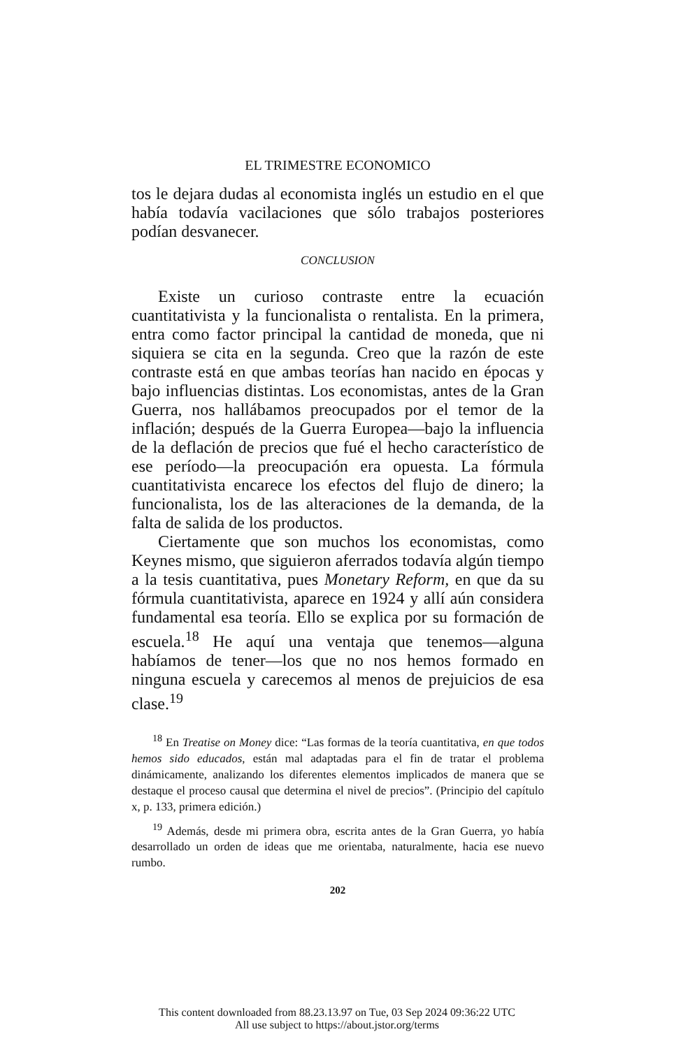EL TRIMESTRE ECONOMICO
tos le dejara dudas al economista inglés un estudio en el que había todavía vacilaciones que sólo trabajos posteriores podían desvanecer.
CONCLUSION
Existe un curioso contraste entre la ecuación cuantitativista y la funcionalista o rentalista. En la primera, entra como factor principal la cantidad de moneda, que ni siquiera se cita en la segunda. Creo que la razón de este contraste está en que ambas teorías han nacido en épocas y bajo influencias distintas. Los economistas, antes de la Gran Guerra, nos hallábamos preocupados por el temor de la inflación; después de la Guerra Europea—bajo la influencia de la deflación de precios que fué el hecho característico de ese período—la preocupación era opuesta. La fórmula cuantitativista encarece los efectos del flujo de dinero; la funcionalista, los de las alteraciones de la demanda, de la falta de salida de los productos.
Ciertamente que son muchos los economistas, como Keynes mismo, que siguieron aferrados todavía algún tiempo a la tesis cuantitativa, pues Monetary Reform, en que da su fórmula cuantitativista, aparece en 1924 y allí aún considera fundamental esa teoría. Ello se explica por su formación de escuela.<sup>18</sup> He aquí una ventaja que tenemos—alguna habíamos de tener—los que no nos hemos formado en ninguna escuela y carecemos al menos de prejuicios de esa clase.<sup>19</sup>
<sup>18</sup> En Treatise on Money dice: “Las formas de la teoría cuantitativa, en que todos hemos sido educados, están mal adaptadas para el fin de tratar el problema dinámicamente, analizando los diferentes elementos implicados de manera que se destaque el proceso causal que determina el nivel de precios”. (Principio del capítulo x, p. 133, primera edición.)
<sup>19</sup> Además, desde mi primera obra, escrita antes de la Gran Guerra, yo había desarrollado un orden de ideas que me orientaba, naturalmente, hacia ese nuevo rumbo.
202
This content downloaded from 88.23.13.97 on Tue, 03 Sep 2024 09:36:22 UTC
All use subject to https://about.jstor.org/terms